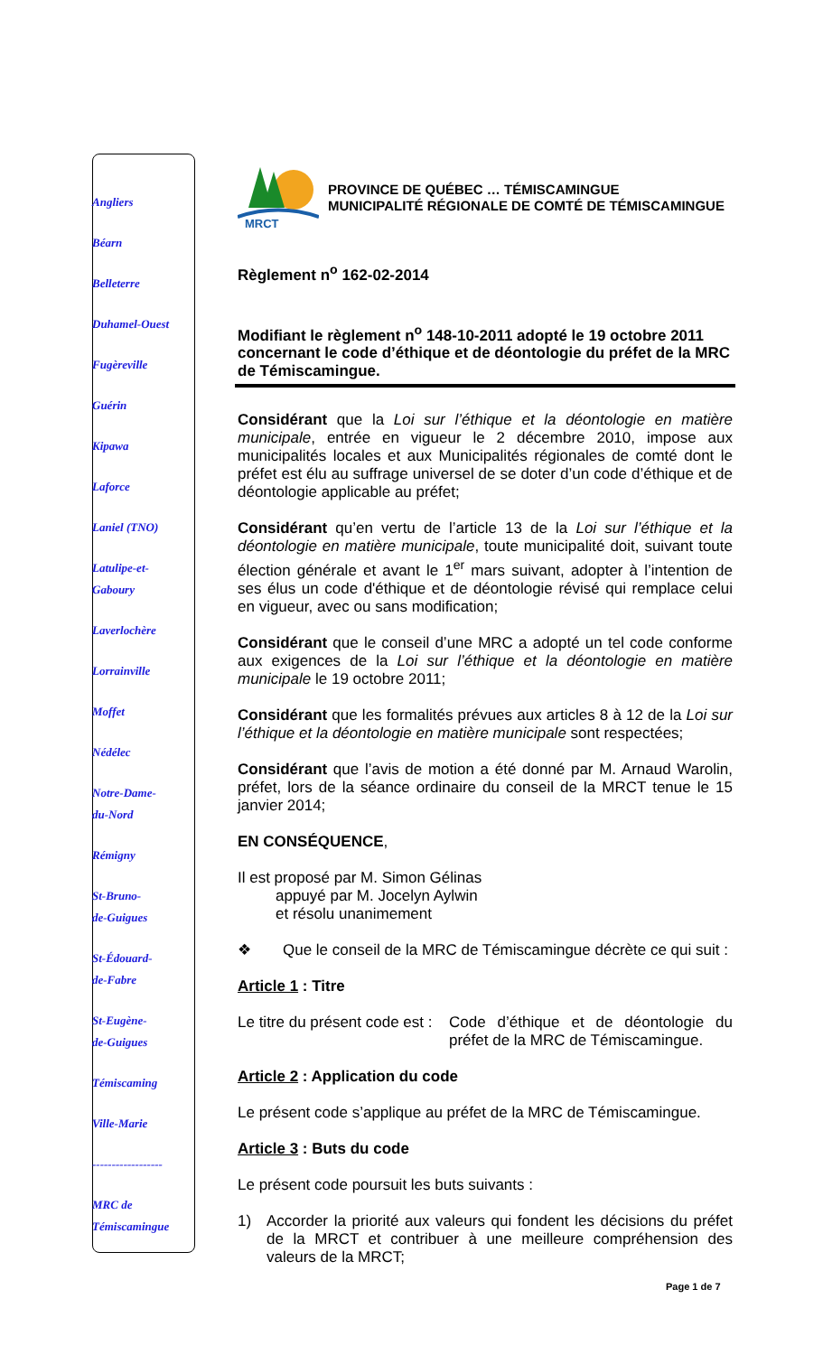Angliers
Béarn
Belleterre
Duhamel-Ouest
Fugèreville
Guérin
Kipawa
Laforce
Laniel (TNO)
Latulipe-et-
Gaboury
Laverlochère
Lorrainville
Moffet
Nédélec
Notre-Dame-
du-Nord
Rémigny
St-Bruno-
de-Guigues
St-Édouard-
de-Fabre
St-Eugène-
de-Guigues
Témiscaming
Ville-Marie
------------------
MRC de
Témiscamingue
MRCT
PROVINCE DE QUÉBEC … TÉMISCAMINGUE
MUNICIPALITÉ RÉGIONALE DE COMTÉ DE TÉMISCAMINGUE
Règlement n<sup>o</sup> 162-02-2014
Modifiant le règlement n<sup>o</sup> 148-10-2011 adopté le 19 octobre 2011 concernant le code d’éthique et de déontologie du préfet de la MRC de Témiscamingue.
Considérant que la Loi sur l’éthique et la déontologie en matière municipale, entrée en vigueur le 2 décembre 2010, impose aux municipalités locales et aux Municipalités régionales de comté dont le préfet est élu au suffrage universel de se doter d’un code d’éthique et de déontologie applicable au préfet;
Considérant qu’en vertu de l’article 13 de la Loi sur l’éthique et la déontologie en matière municipale, toute municipalité doit, suivant toute élection générale et avant le 1<sup>er</sup> mars suivant, adopter à l’intention de ses élus un code d'éthique et de déontologie révisé qui remplace celui en vigueur, avec ou sans modification;
Considérant que le conseil d’une MRC a adopté un tel code conforme aux exigences de la Loi sur l’éthique et la déontologie en matière municipale le 19 octobre 2011;
Considérant que les formalités prévues aux articles 8 à 12 de la Loi sur l’éthique et la déontologie en matière municipale sont respectées;
Considérant que l’avis de motion a été donné par M. Arnaud Warolin, préfet, lors de la séance ordinaire du conseil de la MRCT tenue le 15 janvier 2014;
EN CONSÉQUENCE,
Il est proposé par M. Simon Gélinas
appuyé par M. Jocelyn Aylwin
et résolu unanimement
❖ Que le conseil de la MRC de Témiscamingue décrète ce qui suit :
Article 1 : Titre
Le titre du présent code est : Code d’éthique et de déontologie du préfet de la MRC de Témiscamingue.
Article 2 : Application du code
Le présent code s’applique au préfet de la MRC de Témiscamingue.
Article 3 : Buts du code
Le présent code poursuit les buts suivants :
1) Accorder la priorité aux valeurs qui fondent les décisions du préfet de la MRCT et contribuer à une meilleure compréhension des valeurs de la MRCT;
Page 1 de 7